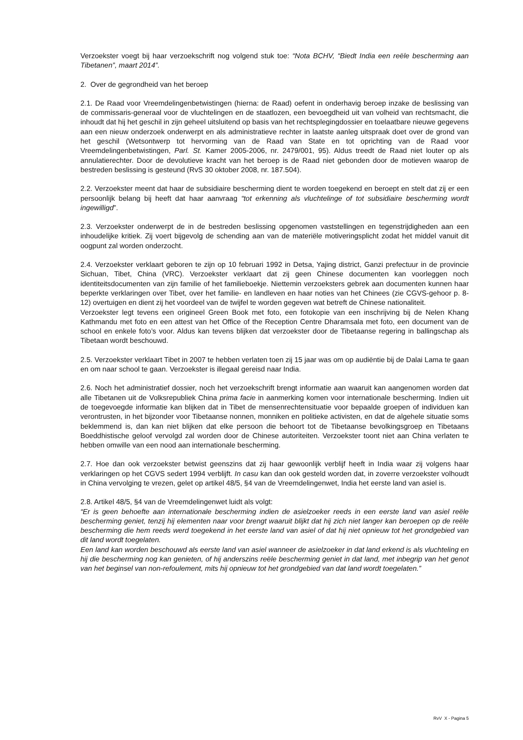Verzoekster voegt bij haar verzoekschrift nog volgend stuk toe: “Nota BCHV, “Biedt India een reële bescherming aan Tibetanen”, maart 2014”.
2. Over de gegrondheid van het beroep
2.1. De Raad voor Vreemdelingenbetwistingen (hierna: de Raad) oefent in onderhavig beroep inzake de beslissing van de commissaris-generaal voor de vluchtelingen en de staatlozen, een bevoegdheid uit van volheid van rechtsmacht, die inhoudt dat hij het geschil in zijn geheel uitsluitend op basis van het rechtsplegingdossier en toelaatbare nieuwe gegevens aan een nieuw onderzoek onderwerpt en als administratieve rechter in laatste aanleg uitspraak doet over de grond van het geschil (Wetsontwerp tot hervorming van de Raad van State en tot oprichting van de Raad voor Vreemdelingenbetwistingen, Parl. St. Kamer 2005-2006, nr. 2479/001, 95). Aldus treedt de Raad niet louter op als annulatierechter. Door de devolutieve kracht van het beroep is de Raad niet gebonden door de motieven waarop de bestreden beslissing is gesteund (RvS 30 oktober 2008, nr. 187.504).
2.2. Verzoekster meent dat haar de subsidiaire bescherming dient te worden toegekend en beroept en stelt dat zij er een persoonlijk belang bij heeft dat haar aanvraag “tot erkenning als vluchtelinge of tot subsidiaire bescherming wordt ingewilligd”.
2.3. Verzoekster onderwerpt de in de bestreden beslissing opgenomen vaststellingen en tegenstrijdigheden aan een inhoudelijke kritiek. Zij voert bijgevolg de schending aan van de materiële motiveringsplicht zodat het middel vanuit dit oogpunt zal worden onderzocht.
2.4. Verzoekster verklaart geboren te zijn op 10 februari 1992 in Detsa, Yajing district, Ganzi prefectuur in de provincie Sichuan, Tibet, China (VRC). Verzoekster verklaart dat zij geen Chinese documenten kan voorleggen noch identiteitsdocumenten van zijn familie of het familieboekje. Niettemin verzoeksters gebrek aan documenten kunnen haar beperkte verklaringen over Tibet, over het familie- en landleven en haar noties van het Chinees (zie CGVS-gehoor p. 8-12) overtuigen en dient zij het voordeel van de twijfel te worden gegeven wat betreft de Chinese nationaliteit.
Verzoekster legt tevens een origineel Green Book met foto, een fotokopie van een inschrijving bij de Nelen Khang Kathmandu met foto en een attest van het Office of the Reception Centre Dharamsala met foto, een document van de school en enkele foto’s voor. Aldus kan tevens blijken dat verzoekster door de Tibetaanse regering in ballingschap als Tibetaan wordt beschouwd.
2.5. Verzoekster verklaart Tibet in 2007 te hebben verlaten toen zij 15 jaar was om op audiëntie bij de Dalai Lama te gaan en om naar school te gaan. Verzoekster is illegaal gereisd naar India.
2.6. Noch het administratief dossier, noch het verzoekschrift brengt informatie aan waaruit kan aangenomen worden dat alle Tibetanen uit de Volksrepubliek China prima facie in aanmerking komen voor internationale bescherming. Indien uit de toegevoegde informatie kan blijken dat in Tibet de mensenrechtensituatie voor bepaalde groepen of individuen kan verontrusten, in het bijzonder voor Tibetaanse nonnen, monniken en politieke activisten, en dat de algehele situatie soms beklemmend is, dan kan niet blijken dat elke persoon die behoort tot de Tibetaanse bevolkingsgroep en Tibetaans Boeddhistische geloof vervolgd zal worden door de Chinese autoriteiten. Verzoekster toont niet aan China verlaten te hebben omwille van een nood aan internationale bescherming.
2.7. Hoe dan ook verzoekster betwist geenszins dat zij haar gewoonlijk verblijf heeft in India waar zij volgens haar verklaringen op het CGVS sedert 1994 verblijft. In casu kan dan ook gesteld worden dat, in zoverre verzoekster volhoudt in China vervolging te vrezen, gelet op artikel 48/5, §4 van de Vreemdelingenwet, India het eerste land van asiel is.
2.8. Artikel 48/5, §4 van de Vreemdelingenwet luidt als volgt:
“Er is geen behoefte aan internationale bescherming indien de asielzoeker reeds in een eerste land van asiel reële bescherming geniet, tenzij hij elementen naar voor brengt waaruit blijkt dat hij zich niet langer kan beroepen op de reële bescherming die hem reeds werd toegekend in het eerste land van asiel of dat hij niet opnieuw tot het grondgebied van dit land wordt toegelaten.
Een land kan worden beschouwd als eerste land van asiel wanneer de asielzoeker in dat land erkend is als vluchteling en hij die bescherming nog kan genieten, of hij anderszins reële bescherming geniet in dat land, met inbegrip van het genot van het beginsel van non-refoulement, mits hij opnieuw tot het grondgebied van dat land wordt toegelaten.”
RvV X - Pagina 5